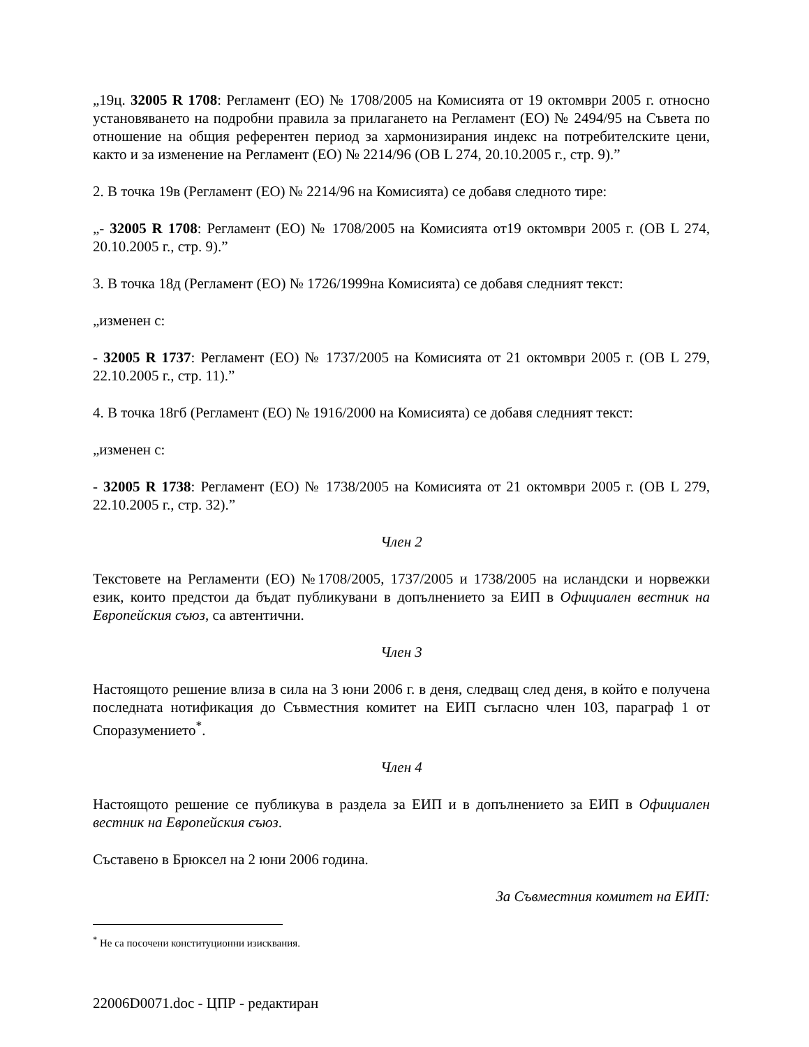„19ц. 32005 R 1708: Регламент (ЕО) № 1708/2005 на Комисията от 19 октомври 2005 г. относно установяването на подробни правила за прилагането на Регламент (ЕО) № 2494/95 на Съвета по отношение на общия референтен период за хармонизирания индекс на потребителските цени, както и за изменение на Регламент (ЕО) № 2214/96 (ОВ L 274, 20.10.2005 г., стр. 9).”
2. В точка 19в (Регламент (ЕО) № 2214/96 на Комисията) се добавя следното тире:
„- 32005 R 1708: Регламент (ЕО) № 1708/2005 на Комисията от19 октомври 2005 г. (ОВ L 274, 20.10.2005 г., стр. 9).”
3. В точка 18д (Регламент (ЕО) № 1726/1999на Комисията) се добавя следният текст:
„изменен с:
- 32005 R 1737: Регламент (ЕО) № 1737/2005 на Комисията от 21 октомври 2005 г. (ОВ L 279, 22.10.2005 г., стр. 11).”
4. В точка 18гб (Регламент (ЕО) № 1916/2000 на Комисията) се добавя следният текст:
„изменен с:
- 32005 R 1738: Регламент (ЕО) № 1738/2005 на Комисията от 21 октомври 2005 г. (ОВ L 279, 22.10.2005 г., стр. 32).”
Член 2
Текстовете на Регламенти (ЕО) №1708/2005, 1737/2005 и 1738/2005 на исландски и норвежки език, които предстои да бъдат публикувани в допълнението за ЕИП в Официален вестник на Европейския съюз, са автентични.
Член 3
Настоящото решение влиза в сила на 3 юни 2006 г. в деня, следващ след деня, в който е получена последната нотификация до Съвместния комитет на ЕИП съгласно член 103, параграф 1 от Споразумението<sup>*</sup>.
Член 4
Настоящото решение се публикува в раздела за ЕИП и в допълнението за ЕИП в Официален вестник на Европейския съюз.
Съставено в Брюксел на 2 юни 2006 година.
За Съвместния комитет на ЕИП:
<sup>*</sup> Не са посочени конституционни изисквания.
22006D0071.doc - ЦПР - редактиран